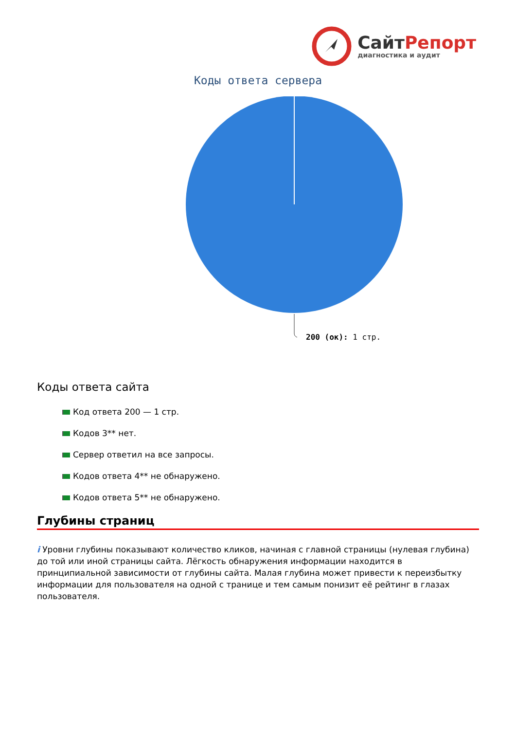СайтРепорт
диагностика и аудит
Коды ответа сервера
200 (ок): 1 стр.
Коды ответа сайта
Код ответа 200 — 1 стр.
Кодов 3** нет.
Сервер ответил на все запросы.
Кодов ответа 4** не обнаружено.
Кодов ответа 5** не обнаружено.
Глубины страниц
i Уровни глубины показывают количество кликов, начиная с главной страницы (нулевая глубина) до той или иной страницы сайта. Лёгкость обнаружения информации находится в принципиальной зависимости от глубины сайта. Малая глубина может привести к переизбытку информации для пользователя на одной с транице и тем самым понизит её рейтинг в глазах пользователя.